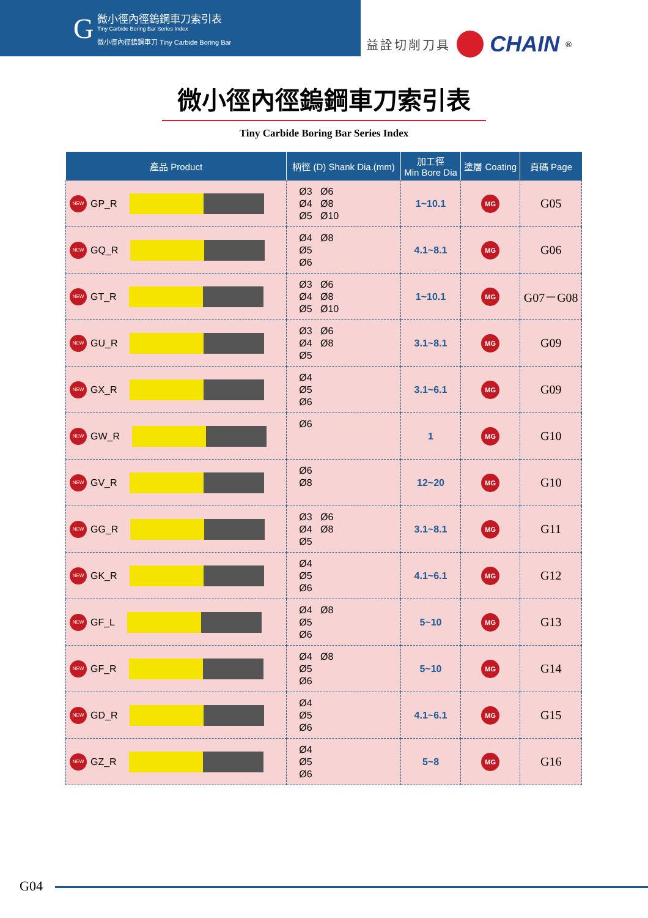G
微小徑內徑鎢鋼車刀索引表
Tiny Carbide Boring Bar Series Index
微小徑內徑鎢鋼車刀 Tiny Carbide Boring Bar
益詮切削刀具 CHAIN<sup>®</sup>
微小徑內徑鎢鋼車刀索引表
Tiny Carbide Boring Bar Series Index
| 產品 Product | 柄徑 (D) Shank Dia.(mm) | 加工徑 Min Bore Dia | 塗層 Coating | 頁碼 Page |
| --- | --- | --- | --- | --- |
| NEW GP_R | Ø3 Ø6 Ø4 Ø8 Ø5 Ø10 | 1~10.1 | MG | G05 |
| NEW GQ_R | Ø4 Ø8 Ø5 Ø6 | 4.1~8.1 | MG | G06 |
| NEW GT_R | Ø3 Ø6 Ø4 Ø8 Ø5 Ø10 | 1~10.1 | MG | G07－G08 |
| NEW GU_R | Ø3 Ø6 Ø4 Ø8 Ø5 | 3.1~8.1 | MG | G09 |
| NEW GX_R | Ø4 Ø5 Ø6 | 3.1~6.1 | MG | G09 |
| NEW GW_R | Ø6 | 1 | MG | G10 |
| NEW GV_R | Ø6 Ø8 | 12~20 | MG | G10 |
| NEW GG_R | Ø3 Ø6 Ø4 Ø8 Ø5 | 3.1~8.1 | MG | G11 |
| NEW GK_R | Ø4 Ø5 Ø6 | 4.1~6.1 | MG | G12 |
| NEW GF_L | Ø4 Ø8 Ø5 Ø6 | 5~10 | MG | G13 |
| NEW GF_R | Ø4 Ø8 Ø5 Ø6 | 5~10 | MG | G14 |
| NEW GD_R | Ø4 Ø5 Ø6 | 4.1~6.1 | MG | G15 |
| NEW GZ_R | Ø4 Ø5 Ø6 | 5~8 | MG | G16 |
G04